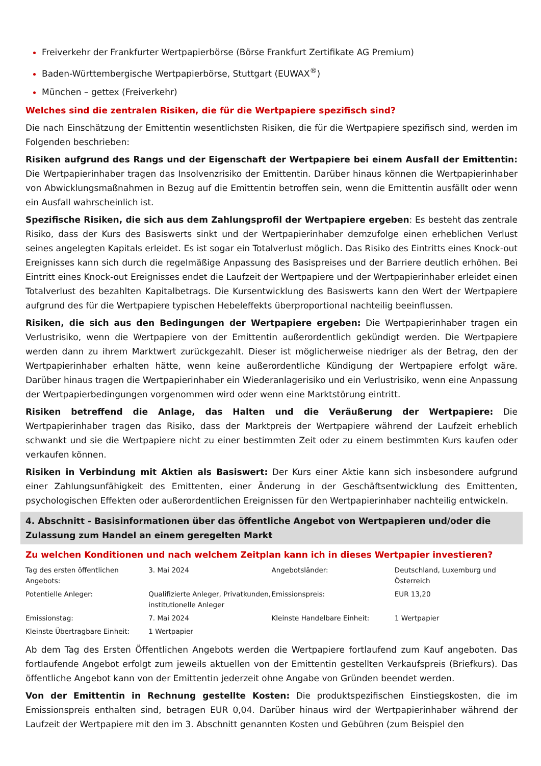Freiverkehr der Frankfurter Wertpapierbörse (Börse Frankfurt Zertifikate AG Premium)
Baden-Württembergische Wertpapierbörse, Stuttgart (EUWAX<sup>®</sup>)
München – gettex (Freiverkehr)
Welches sind die zentralen Risiken, die für die Wertpapiere spezifisch sind?
Die nach Einschätzung der Emittentin wesentlichsten Risiken, die für die Wertpapiere spezifisch sind, werden im Folgenden beschrieben:
Risiken aufgrund des Rangs und der Eigenschaft der Wertpapiere bei einem Ausfall der Emittentin: Die Wertpapierinhaber tragen das Insolvenzrisiko der Emittentin. Darüber hinaus können die Wertpapierinhaber von Abwicklungsmaßnahmen in Bezug auf die Emittentin betroffen sein, wenn die Emittentin ausfällt oder wenn ein Ausfall wahrscheinlich ist.
Spezifische Risiken, die sich aus dem Zahlungsprofil der Wertpapiere ergeben: Es besteht das zentrale Risiko, dass der Kurs des Basiswerts sinkt und der Wertpapierinhaber demzufolge einen erheblichen Verlust seines angelegten Kapitals erleidet. Es ist sogar ein Totalverlust möglich. Das Risiko des Eintritts eines Knock-out Ereignisses kann sich durch die regelmäßige Anpassung des Basispreises und der Barriere deutlich erhöhen. Bei Eintritt eines Knock-out Ereignisses endet die Laufzeit der Wertpapiere und der Wertpapierinhaber erleidet einen Totalverlust des bezahlten Kapitalbetrags. Die Kursentwicklung des Basiswerts kann den Wert der Wertpapiere aufgrund des für die Wertpapiere typischen Hebeleffekts überproportional nachteilig beeinflussen.
Risiken, die sich aus den Bedingungen der Wertpapiere ergeben: Die Wertpapierinhaber tragen ein Verlustrisiko, wenn die Wertpapiere von der Emittentin außerordentlich gekündigt werden. Die Wertpapiere werden dann zu ihrem Marktwert zurückgezahlt. Dieser ist möglicherweise niedriger als der Betrag, den der Wertpapierinhaber erhalten hätte, wenn keine außerordentliche Kündigung der Wertpapiere erfolgt wäre. Darüber hinaus tragen die Wertpapierinhaber ein Wiederanlagerisiko und ein Verlustrisiko, wenn eine Anpassung der Wertpapierbedingungen vorgenommen wird oder wenn eine Marktstörung eintritt.
Risiken betreffend die Anlage, das Halten und die Veräußerung der Wertpapiere: Die Wertpapierinhaber tragen das Risiko, dass der Marktpreis der Wertpapiere während der Laufzeit erheblich schwankt und sie die Wertpapiere nicht zu einer bestimmten Zeit oder zu einem bestimmten Kurs kaufen oder verkaufen können.
Risiken in Verbindung mit Aktien als Basiswert: Der Kurs einer Aktie kann sich insbesondere aufgrund einer Zahlungsunfähigkeit des Emittenten, einer Änderung in der Geschäftsentwicklung des Emittenten, psychologischen Effekten oder außerordentlichen Ereignissen für den Wertpapierinhaber nachteilig entwickeln.
4. Abschnitt - Basisinformationen über das öffentliche Angebot von Wertpapieren und/oder die Zulassung zum Handel an einem geregelten Markt
Zu welchen Konditionen und nach welchem Zeitplan kann ich in dieses Wertpapier investieren?
| Tag des ersten öffentlichen Angebots: | 3. Mai 2024 | Angebotsländer: | Deutschland, Luxemburg und Österreich |
| Potentielle Anleger: | Qualifizierte Anleger, Privatkunden, institutionelle Anleger | Emissionspreis: | EUR 13,20 |
| Emissionstag: | 7. Mai 2024 | Kleinste Handelbare Einheit: | 1 Wertpapier |
| Kleinste Übertragbare Einheit: | 1 Wertpapier | | |
Ab dem Tag des Ersten Öffentlichen Angebots werden die Wertpapiere fortlaufend zum Kauf angeboten. Das fortlaufende Angebot erfolgt zum jeweils aktuellen von der Emittentin gestellten Verkaufspreis (Briefkurs). Das öffentliche Angebot kann von der Emittentin jederzeit ohne Angabe von Gründen beendet werden.
Von der Emittentin in Rechnung gestellte Kosten: Die produktspezifischen Einstiegskosten, die im Emissionspreis enthalten sind, betragen EUR 0,04. Darüber hinaus wird der Wertpapierinhaber während der Laufzeit der Wertpapiere mit den im 3. Abschnitt genannten Kosten und Gebühren (zum Beispiel den